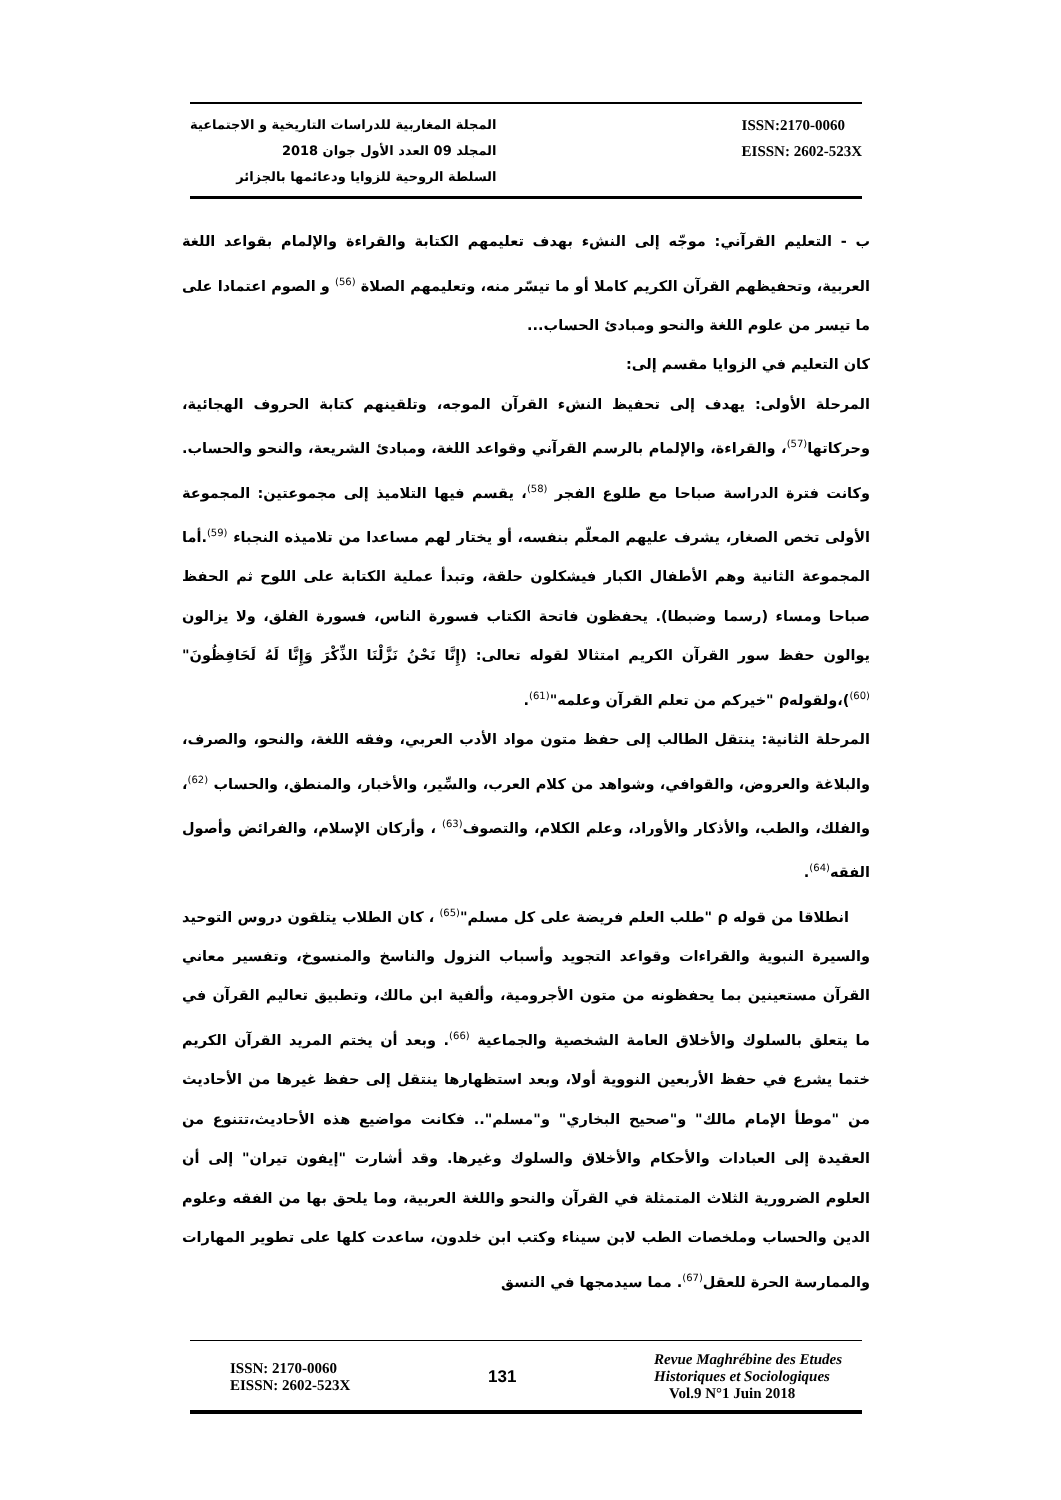المجلة المغاربية للدراسات التاريخية و الاجتماعية
المجلد 09 العدد الأول جوان 2018
السلطة الروحية للزوايا ودعائمها بالجزائر
ISSN:2170-0060
EISSN: 2602-523X
ب - التعليم القرآني: موجّه إلى النشء بهدف تعليمهم الكتابة والقراءة والإلمام بقواعد اللغة العربية، وتحفيظهم القرآن الكريم كاملا أو ما تيسّر منه، وتعليمهم الصلاة <sup>(56)</sup> و الصوم اعتمادا على ما تيسر من علوم اللغة والنحو ومبادئ الحساب...
كان التعليم في الزوايا مقسم إلى:
المرحلة الأولى: يهدف إلى تحفيظ النشء القرآن الموجه، وتلقينهم كتابة الحروف الهجائية، وحركاتها<sup>(57)</sup>، والقراءة، والإلمام بالرسم القرآني وقواعد اللغة، ومبادئ الشريعة، والنحو والحساب. وكانت فترة الدراسة صباحا مع طلوع الفجر <sup>(58)</sup>، يقسم فيها التلاميذ إلى مجموعتين: المجموعة الأولى تخص الصغار، يشرف عليهم المعلّم بنفسه، أو يختار لهم مساعدا من تلاميذه النجباء <sup>(59)</sup>.أما المجموعة الثانية وهم الأطفال الكبار فيشكلون حلقة، وتبدأ عملية الكتابة على اللوح ثم الحفظ صباحا ومساء (رسما وضبطا). يحفظون فاتحة الكتاب فسورة الناس، فسورة الفلق، ولا يزالون يوالون حفظ سور القرآن الكريم امتثالا لقوله تعالى: (إِنَّا نَحْنُ نَزَّلْنَا الذِّكْرَ وَإِنَّا لَهُ لَحَافِظُونَ" <sup>(60)</sup>)،ولقولهρ "خيركم من تعلم القرآن وعلمه"<sup>(61)</sup>.
المرحلة الثانية: ينتقل الطالب إلى حفظ متون مواد الأدب العربي، وفقه اللغة، والنحو، والصرف، والبلاغة والعروض، والقوافي، وشواهد من كلام العرب، والسِّير، والأخبار، والمنطق، والحساب <sup>(62)</sup>، والفلك، والطب، والأذكار والأوراد، وعلم الكلام، والتصوف<sup>(63)</sup> ، وأركان الإسلام، والفرائض وأصول الفقه<sup>(64)</sup>.
انطلاقا من قوله ρ "طلب العلم فريضة على كل مسلم"<sup>(65)</sup> ، كان الطلاب يتلقون دروس التوحيد والسيرة النبوية والقراءات وقواعد التجويد وأسباب النزول والناسخ والمنسوخ، وتفسير معاني القرآن مستعينين بما يحفظونه من متون الأجرومية، وألفية ابن مالك، وتطبيق تعاليم القرآن في ما يتعلق بالسلوك والأخلاق العامة الشخصية والجماعية <sup>(66)</sup>. وبعد أن يختم المريد القرآن الكريم ختما يشرع في حفظ الأربعين النووية أولا، وبعد استظهارها ينتقل إلى حفظ غيرها من الأحاديث من "موطأ الإمام مالك" و"صحيح البخاري" و"مسلم".. فكانت مواضيع هذه الأحاديث،تتنوع من العقيدة إلى العبادات والأحكام والأخلاق والسلوك وغيرها. وقد أشارت "إيفون تيران" إلى أن العلوم الضرورية الثلاث المتمثلة في القرآن والنحو واللغة العربية، وما يلحق بها من الفقه وعلوم الدين والحساب وملخصات الطب لابن سيناء وكتب ابن خلدون، ساعدت كلها على تطوير المهارات والممارسة الحرة للعقل<sup>(67)</sup>. مما سيدمجها في النسق
ISSN: 2170-0060
EISSN: 2602-523X
131
Revue Maghrébine des Etudes
Historiques et Sociologiques
Vol.9 N°1 Juin 2018